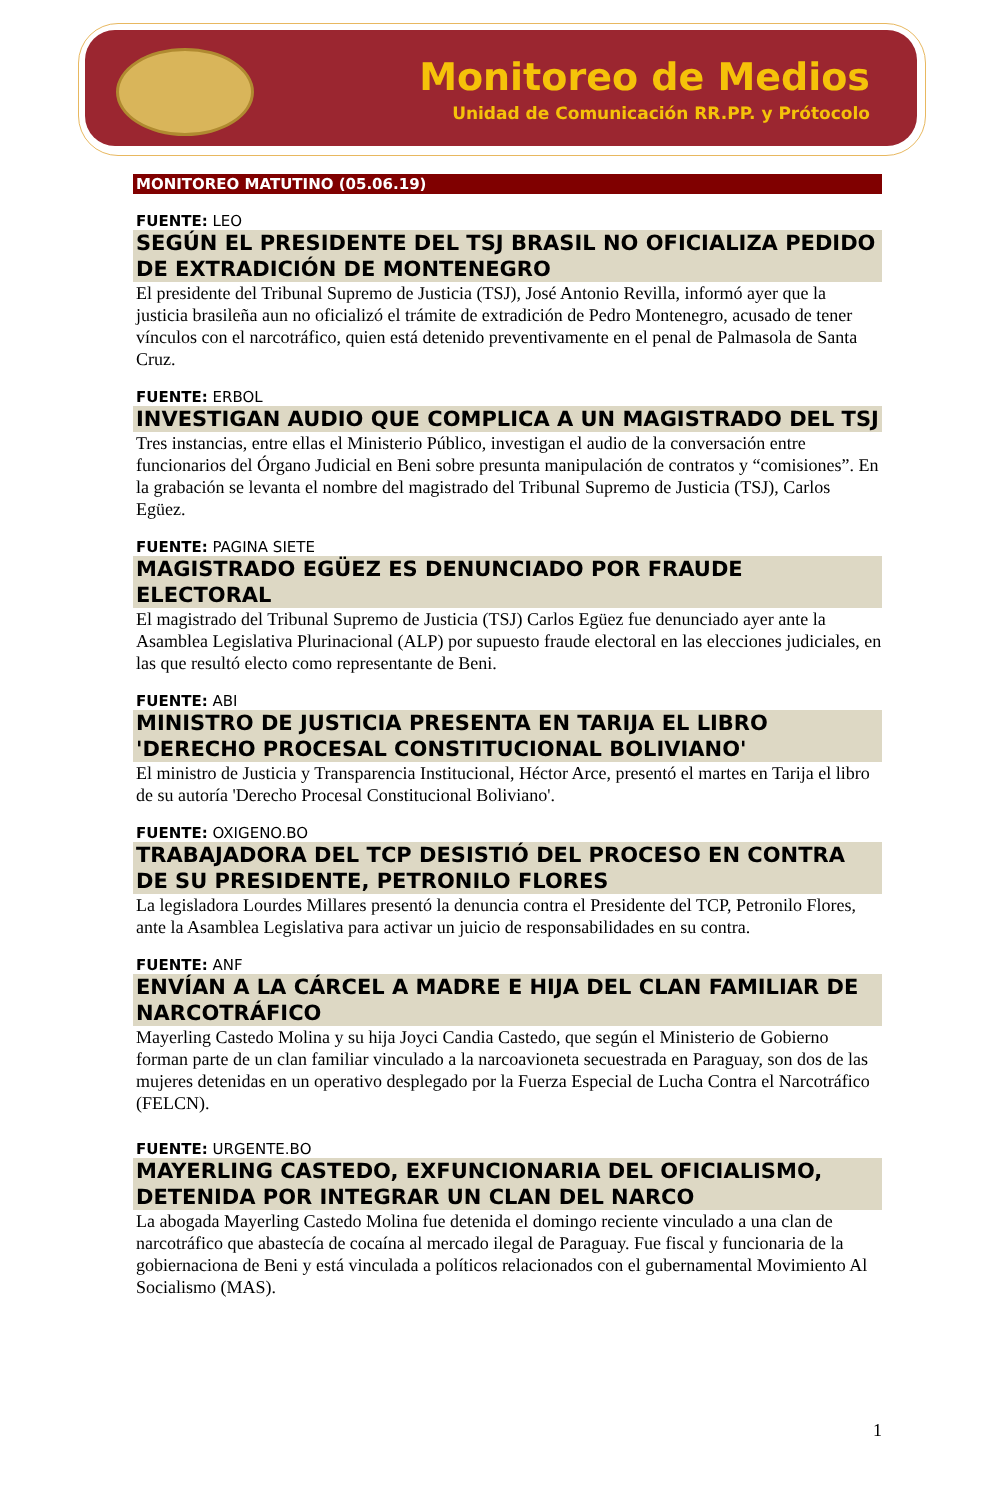Monitoreo de Medios
Unidad de Comunicación RR.PP. y Prótocolo
MONITOREO MATUTINO (05.06.19)
FUENTE: LEO
SEGÚN EL PRESIDENTE DEL TSJ BRASIL NO OFICIALIZA PEDIDO DE EXTRADICIÓN DE MONTENEGRO
El presidente del Tribunal Supremo de Justicia (TSJ), José Antonio Revilla, informó ayer que la justicia brasileña aun no oficializó el trámite de extradición de Pedro Montenegro, acusado de tener vínculos con el narcotráfico, quien está detenido preventivamente en el penal de Palmasola de Santa Cruz.
FUENTE: ERBOL
INVESTIGAN AUDIO QUE COMPLICA A UN MAGISTRADO DEL TSJ
Tres instancias, entre ellas el Ministerio Público, investigan el audio de la conversación entre funcionarios del Órgano Judicial en Beni sobre presunta manipulación de contratos y “comisiones”. En la grabación se levanta el nombre del magistrado del Tribunal Supremo de Justicia (TSJ), Carlos Egüez.
FUENTE: PAGINA SIETE
MAGISTRADO EGÜEZ ES DENUNCIADO POR FRAUDE ELECTORAL
El magistrado del Tribunal Supremo de Justicia (TSJ) Carlos Egüez fue denunciado ayer ante la Asamblea Legislativa Plurinacional (ALP) por supuesto fraude electoral en las elecciones judiciales, en las que resultó electo como representante de Beni.
FUENTE: ABI
MINISTRO DE JUSTICIA PRESENTA EN TARIJA EL LIBRO 'DERECHO PROCESAL CONSTITUCIONAL BOLIVIANO'
El ministro de Justicia y Transparencia Institucional, Héctor Arce, presentó el martes en Tarija el libro de su autoría 'Derecho Procesal Constitucional Boliviano'.
FUENTE: OXIGENO.BO
TRABAJADORA DEL TCP DESISTIÓ DEL PROCESO EN CONTRA DE SU PRESIDENTE, PETRONILO FLORES
La legisladora Lourdes Millares presentó la denuncia contra el Presidente del TCP, Petronilo Flores, ante la Asamblea Legislativa para activar un juicio de responsabilidades en su contra.
FUENTE: ANF
ENVÍAN A LA CÁRCEL A MADRE E HIJA DEL CLAN FAMILIAR DE NARCOTRÁFICO
Mayerling Castedo Molina y su hija Joyci Candia Castedo, que según el Ministerio de Gobierno forman parte de un clan familiar vinculado a la narcoavioneta secuestrada en Paraguay, son dos de las mujeres detenidas en un operativo desplegado por la Fuerza Especial de Lucha Contra el Narcotráfico (FELCN).
FUENTE: URGENTE.BO
MAYERLING CASTEDO, EXFUNCIONARIA DEL OFICIALISMO, DETENIDA POR INTEGRAR UN CLAN DEL NARCO
La abogada Mayerling Castedo Molina fue detenida el domingo reciente vinculado a una clan de narcotráfico que abastecía de cocaína al mercado ilegal de Paraguay. Fue fiscal y funcionaria de la gobiernaciona de Beni y está vinculada a políticos relacionados con el gubernamental Movimiento Al Socialismo (MAS).
1